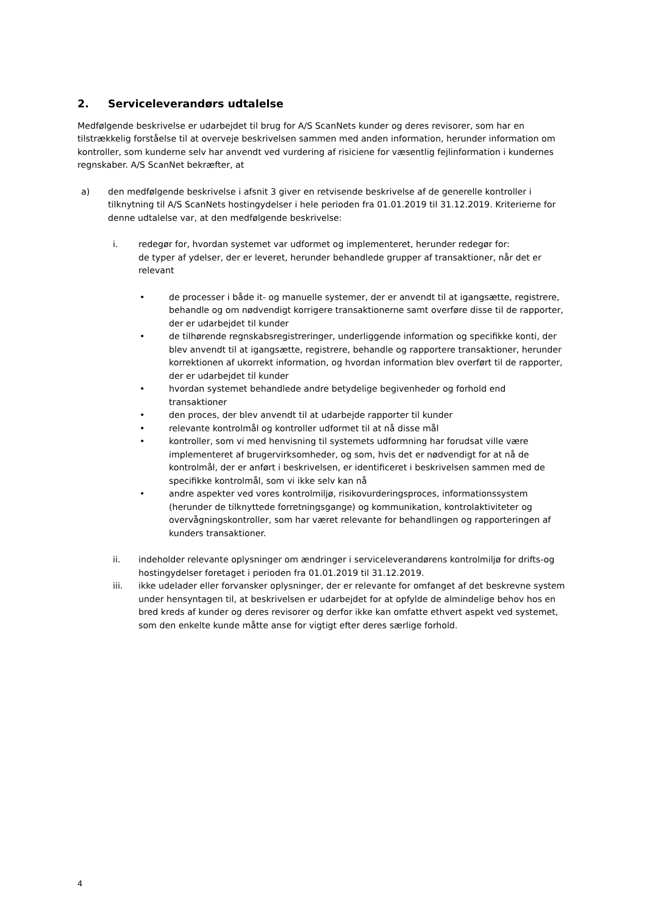2. Serviceleverandørs udtalelse
Medfølgende beskrivelse er udarbejdet til brug for A/S ScanNets kunder og deres revisorer, som har en tilstrækkelig forståelse til at overveje beskrivelsen sammen med anden information, herunder information om kontroller, som kunderne selv har anvendt ved vurdering af risiciene for væsentlig fejlinformation i kundernes regnskaber. A/S ScanNet bekræfter, at
a) den medfølgende beskrivelse i afsnit 3 giver en retvisende beskrivelse af de generelle kontroller i tilknytning til A/S ScanNets hostingydelser i hele perioden fra 01.01.2019 til 31.12.2019. Kriterierne for denne udtalelse var, at den medfølgende beskrivelse:
i. redegør for, hvordan systemet var udformet og implementeret, herunder redegør for:
de typer af ydelser, der er leveret, herunder behandlede grupper af transaktioner, når det er relevant
• de processer i både it- og manuelle systemer, der er anvendt til at igangsætte, registrere, behandle og om nødvendigt korrigere transaktionerne samt overføre disse til de rapporter, der er udarbejdet til kunder
• de tilhørende regnskabsregistreringer, underliggende information og specifikke konti, der blev anvendt til at igangsætte, registrere, behandle og rapportere transaktioner, herunder korrektionen af ukorrekt information, og hvordan information blev overført til de rapporter, der er udarbejdet til kunder
• hvordan systemet behandlede andre betydelige begivenheder og forhold end transaktioner
• den proces, der blev anvendt til at udarbejde rapporter til kunder
• relevante kontrolmål og kontroller udformet til at nå disse mål
• kontroller, som vi med henvisning til systemets udformning har forudsat ville være implementeret af brugervirksomheder, og som, hvis det er nødvendigt for at nå de kontrolmål, der er anført i beskrivelsen, er identificeret i beskrivelsen sammen med de specifikke kontrolmål, som vi ikke selv kan nå
• andre aspekter ved vores kontrolmiljø, risikovurderingsproces, informationssystem (herunder de tilknyttede forretningsgange) og kommunikation, kontrolaktiviteter og overvågningskontroller, som har været relevante for behandlingen og rapporteringen af kunders transaktioner.
ii. indeholder relevante oplysninger om ændringer i serviceleverandørens kontrolmiljø for drifts-og hostingydelser foretaget i perioden fra 01.01.2019 til 31.12.2019.
iii. ikke udelader eller forvansker oplysninger, der er relevante for omfanget af det beskrevne system under hensyntagen til, at beskrivelsen er udarbejdet for at opfylde de almindelige behov hos en bred kreds af kunder og deres revisorer og derfor ikke kan omfatte ethvert aspekt ved systemet, som den enkelte kunde måtte anse for vigtigt efter deres særlige forhold.
4